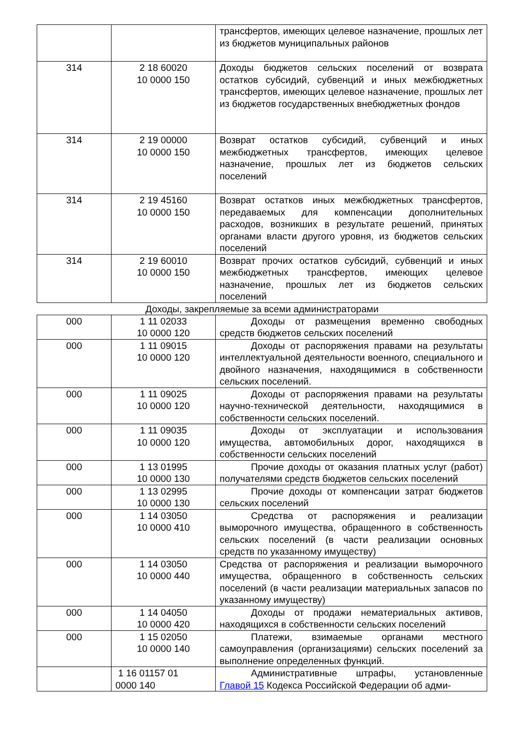| | | трансфертов, имеющих целевое назначение, прошлых лет из бюджетов муниципальных районов |
| 314 | 2 18 60020 10 0000 150 | Доходы бюджетов сельских поселений от возврата остатков субсидий, субвенций и иных межбюджетных трансфертов, имеющих целевое назначение, прошлых лет из бюджетов государственных внебюджетных фондов |
| 314 | 2 19 00000 10 0000 150 | Возврат остатков субсидий, субвенций и иных межбюджетных трансфертов, имеющих целевое назначение, прошлых лет из бюджетов сельских поселений |
| 314 | 2 19 45160 10 0000 150 | Возврат остатков иных межбюджетных трансфертов, передаваемых для компенсации дополнительных расходов, возникших в результате решений, принятых органами власти другого уровня, из бюджетов сельских поселений |
| 314 | 2 19 60010 10 0000 150 | Возврат прочих остатков субсидий, субвенций и иных межбюджетных трансфертов, имеющих целевое назначение, прошлых лет из бюджетов сельских поселений |
Доходы, закрепляемые за всеми администраторами
| 000 | 1 11 02033 10 0000 120 | Доходы от размещения временно свободных средств бюджетов сельских поселений |
| 000 | 1 11 09015 10 0000 120 | Доходы от распоряжения правами на результаты интеллектуальной деятельности военного, специального и двойного назначения, находящимися в собственности сельских поселений. |
| 000 | 1 11 09025 10 0000 120 | Доходы от распоряжения правами на результаты научно-технической деятельности, находящимися в собственности сельских поселений. |
| 000 | 1 11 09035 10 0000 120 | Доходы от эксплуатации и использования имущества, автомобильных дорог, находящихся в собственности сельских поселений |
| 000 | 1 13 01995 10 0000 130 | Прочие доходы от оказания платных услуг (работ) получателями средств бюджетов сельских поселений |
| 000 | 1 13 02995 10 0000 130 | Прочие доходы от компенсации затрат бюджетов сельских поселений |
| 000 | 1 14 03050 10 0000 410 | Средства от распоряжения и реализации выморочного имущества, обращенного в собственность сельских поселений (в части реализации основных средств по указанному имуществу) |
| 000 | 1 14 03050 10 0000 440 | Средства от распоряжения и реализации выморочного имущества, обращенного в собственность сельских поселений (в части реализации материальных запасов по указанному имуществу) |
| 000 | 1 14 04050 10 0000 420 | Доходы от продажи нематериальных активов, находящихся в собственности сельских поселений |
| 000 | 1 15 02050 10 0000 140 | Платежи, взимаемые органами местного самоуправления (организациями) сельских поселений за выполнение определенных функций. |
| | 1 16 01157 01 0000 140 | Административные штрафы, установленные Главой 15 Кодекса Российской Федерации об адми- |